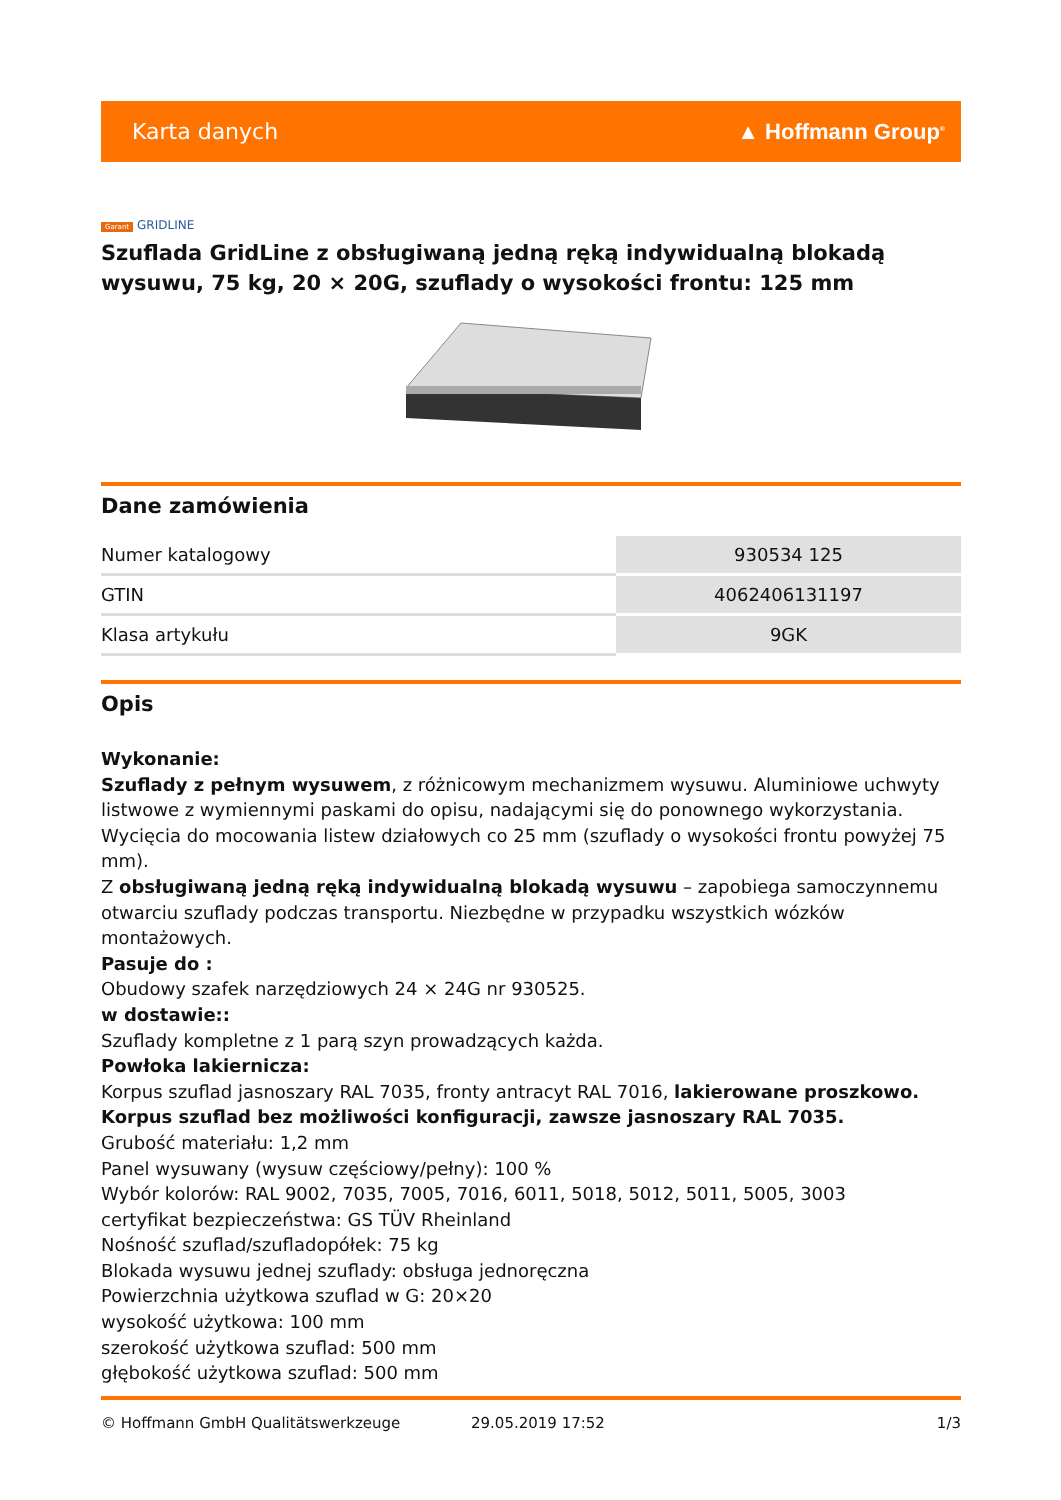Karta danych ▲ Hoffmann Group<sup>®</sup>
Garant GRIDLINE
Szuflada GridLine z obsługiwaną jedną ręką indywidualną blokadą wysuwu, 75 kg, 20 × 20G, szuflady o wysokości frontu: 125 mm
Dane zamówienia
| Numer katalogowy | 930534 125 |
| GTIN | 4062406131197 |
| Klasa artykułu | 9GK |
Opis
Wykonanie:
Szuflady z pełnym wysuwem, z różnicowym mechanizmem wysuwu. Aluminiowe uchwyty listwowe z wymiennymi paskami do opisu, nadającymi się do ponownego wykorzystania. Wycięcia do mocowania listew działowych co 25 mm (szuflady o wysokości frontu powyżej 75 mm).
Z obsługiwaną jedną ręką indywidualną blokadą wysuwu – zapobiega samoczynnemu otwarciu szuflady podczas transportu. Niezbędne w przypadku wszystkich wózków montażowych.
Pasuje do :
Obudowy szafek narzędziowych 24 × 24G nr 930525.
w dostawie::
Szuflady kompletne z 1 parą szyn prowadzących każda.
Powłoka lakiernicza:
Korpus szuflad jasnoszary RAL 7035, fronty antracyt RAL 7016, lakierowane proszkowo. Korpus szuflad bez możliwości konfiguracji, zawsze jasnoszary RAL 7035.
Grubość materiału: 1,2 mm
Panel wysuwany (wysuw częściowy/pełny): 100 %
Wybór kolorów: RAL 9002, 7035, 7005, 7016, 6011, 5018, 5012, 5011, 5005, 3003
certyfikat bezpieczeństwa: GS TÜV Rheinland
Nośność szuflad/szufladopółek: 75 kg
Blokada wysuwu jednej szuflady: obsługa jednoręczna
Powierzchnia użytkowa szuflad w G: 20×20
wysokość użytkowa: 100 mm
szerokość użytkowa szuflad: 500 mm
głębokość użytkowa szuflad: 500 mm
© Hoffmann GmbH Qualitätswerkzeuge 29.05.2019 17:52 1/3